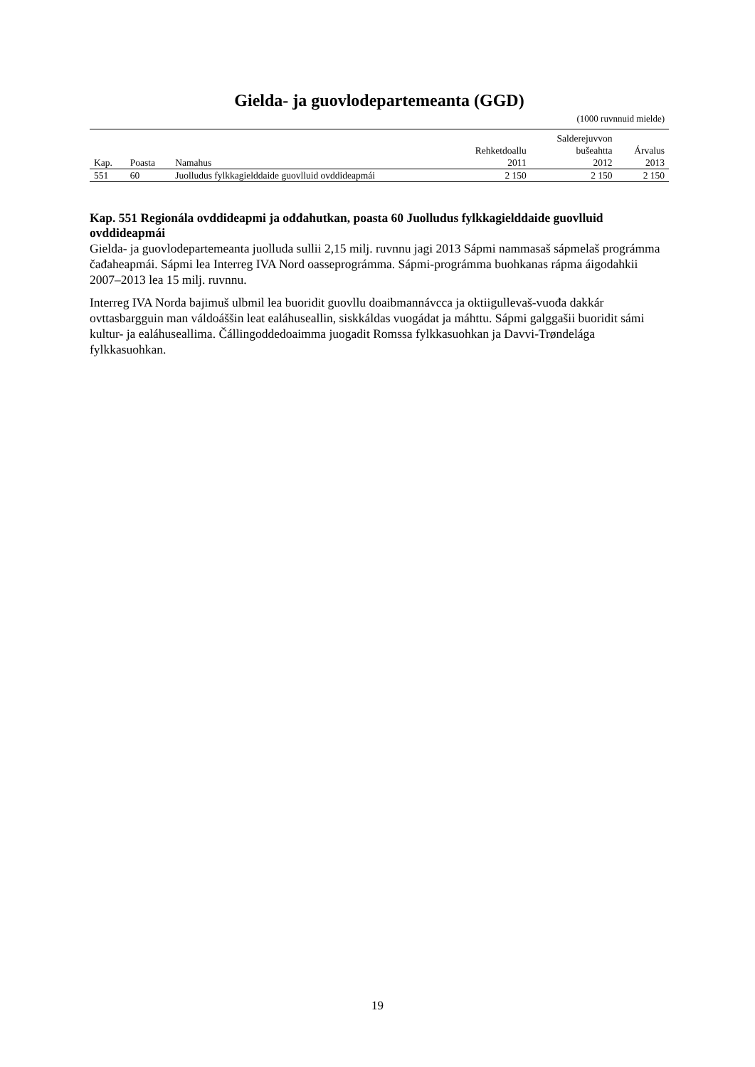Gielda- ja guovlodepartemeanta (GGD)
(1000 ruvnnuid mielde)
| Kap. | Poasta | Namahus | Rehketdoallu 2011 | Salderejuvvon bušeahtta 2012 | Árvalus 2013 |
| --- | --- | --- | --- | --- | --- |
| 551 | 60 | Juolludus fylkkagielddaide guovlluid ovddideapmái | 2 150 | 2 150 | 2 150 |
Kap. 551 Regionála ovddideapmi ja ođđahutkan, poasta 60 Juolludus fylkkagielddaide guovlluid ovddideapmái
Gielda- ja guovlodepartemeanta juolluda sullii 2,15 milj. ruvnnu jagi 2013 Sápmi nammasaš sápmelaš prográmma čađaheapmái. Sápmi lea Interreg IVA Nord oasseprográmma. Sápmi-prográmma buohkanas rápma áigodahkii 2007–2013 lea 15 milj. ruvnnu.
Interreg IVA Norda bajimuš ulbmil lea buoridit guovllu doaibmannávcca ja oktiigullevaš-vuođa dakkár ovttasbargguin man váldoáššin leat ealáhuseallin, siskkáldas vuogádat ja máhttu. Sápmi galggašii buoridit sámi kultur- ja ealáhuseallima. Čállingoddedoaimma juogadit Romssa fylkkasuohkan ja Davvi-Trøndelága fylkkasuohkan.
19